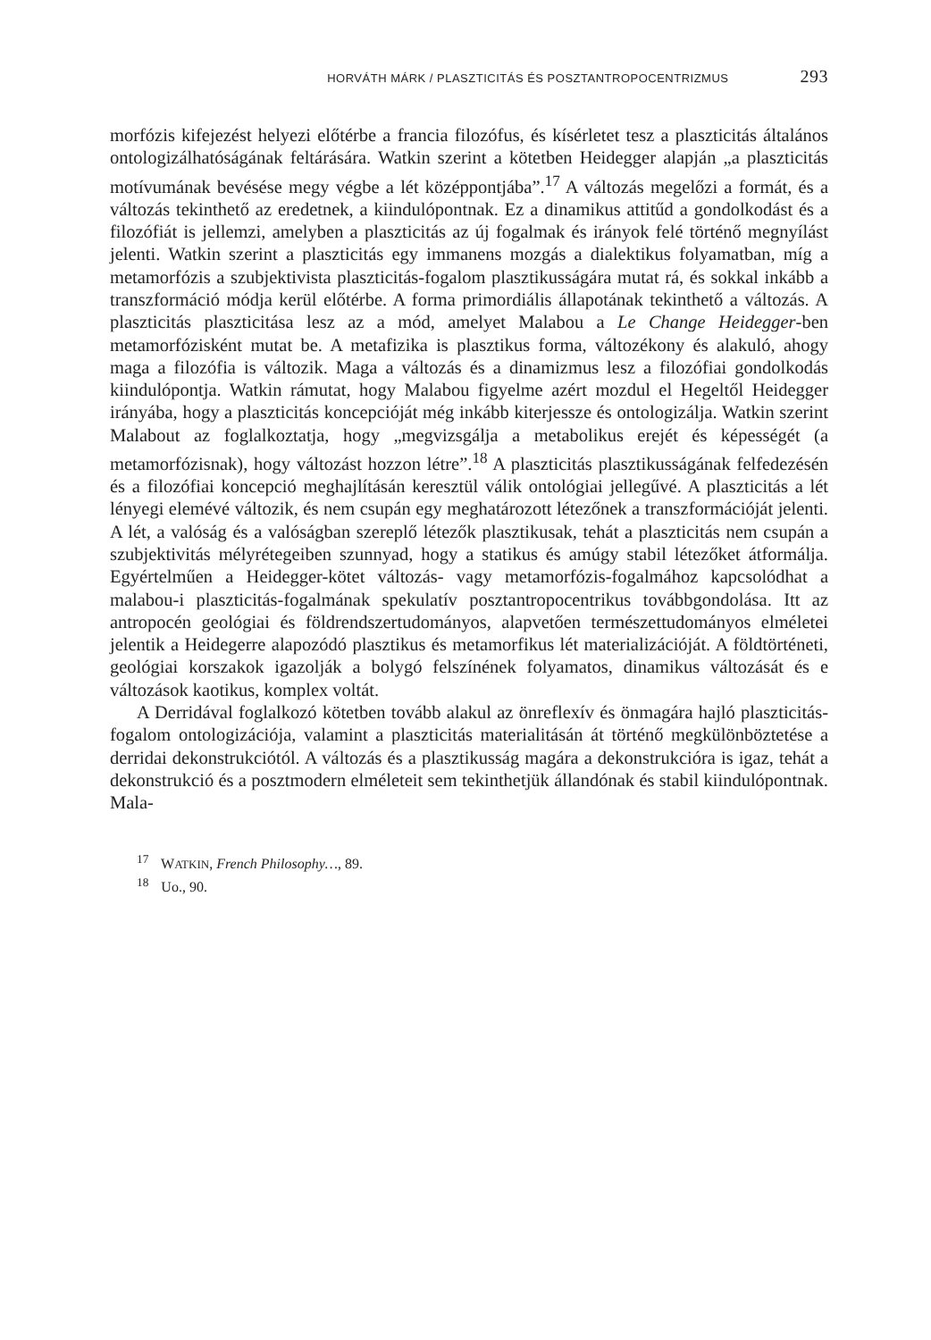HORVÁTH MÁRK / PLASZTICITÁS ÉS POSZTANTROPOCENTRIZMUS 293
morfózis kifejezést helyezi előtérbe a francia filozófus, és kísérletet tesz a plaszticitás általános ontologizálhatóságának feltárására. Watkin szerint a kötetben Heidegger alapján „a plaszticitás motívumának bevésése megy végbe a lét középpontjába”.<sup>17</sup> A változás megelőzi a formát, és a változás tekinthető az eredetnek, a kiindulópontnak. Ez a dinamikus attitűd a gondolkodást és a filozófiát is jellemzi, amelyben a plaszticitás az új fogalmak és irányok felé történő megnyílást jelenti. Watkin szerint a plaszticitás egy immanens mozgás a dialektikus folyamatban, míg a metamorfózis a szubjektivista plaszticitás-fogalom plasztikusságára mutat rá, és sokkal inkább a transzformáció módja kerül előtérbe. A forma primordiális állapotának tekinthető a változás. A plaszticitás plaszticitása lesz az a mód, amelyet Malabou a Le Change Heidegger-ben metamorfózisként mutat be. A metafizika is plasztikus forma, változékony és alakuló, ahogy maga a filozófia is változik. Maga a változás és a dinamizmus lesz a filozófiai gondolkodás kiindulópontja. Watkin rámutat, hogy Malabou figyelme azért mozdul el Hegeltől Heidegger irányába, hogy a plaszticitás koncepcióját még inkább kiterjessze és ontologizálja. Watkin szerint Malabout az foglalkoztatja, hogy „megvizsgálja a metabolikus erejét és képességét (a metamorfózisnak), hogy változást hozzon létre”.<sup>18</sup> A plaszticitás plasztikusságának felfedezésén és a filozófiai koncepció meghajlításán keresztül válik ontológiai jellegűvé. A plaszticitás a lét lényegi elemévé változik, és nem csupán egy meghatározott létezőnek a transzformációját jelenti. A lét, a valóság és a valóságban szereplő létezők plasztikusak, tehát a plaszticitás nem csupán a szubjektivitás mélyrétegeiben szunnyad, hogy a statikus és amúgy stabil létezőket átformálja. Egyértelműen a Heidegger-kötet változás- vagy metamorfózis-fogalmához kapcsolódhat a malabou-i plaszticitás-fogalmának spekulatív posztantropocentrikus továbbgondolása. Itt az antropocén geológiai és földrendszertudományos, alapvetően természettudományos elméletei jelentik a Heidegerre alapozódó plasztikus és metamorfikus lét materializációját. A földtörténeti, geológiai korszakok igazolják a bolygó felszínének folyamatos, dinamikus változását és e változások kaotikus, komplex voltát.
A Derridával foglalkozó kötetben tovább alakul az önreflexív és önmagára hajló plaszticitás-fogalom ontologizációja, valamint a plaszticitás materialitásán át történő megkülönböztetése a derridai dekonstrukciótól. A változás és a plasztikusság magára a dekonstrukcióra is igaz, tehát a dekonstrukció és a posztmodern elméleteit sem tekinthetjük állandónak és stabil kiindulópontnak. Mala-
<sup>17</sup> WATKIN, French Philosophy…, 89.
<sup>18</sup> Uo., 90.